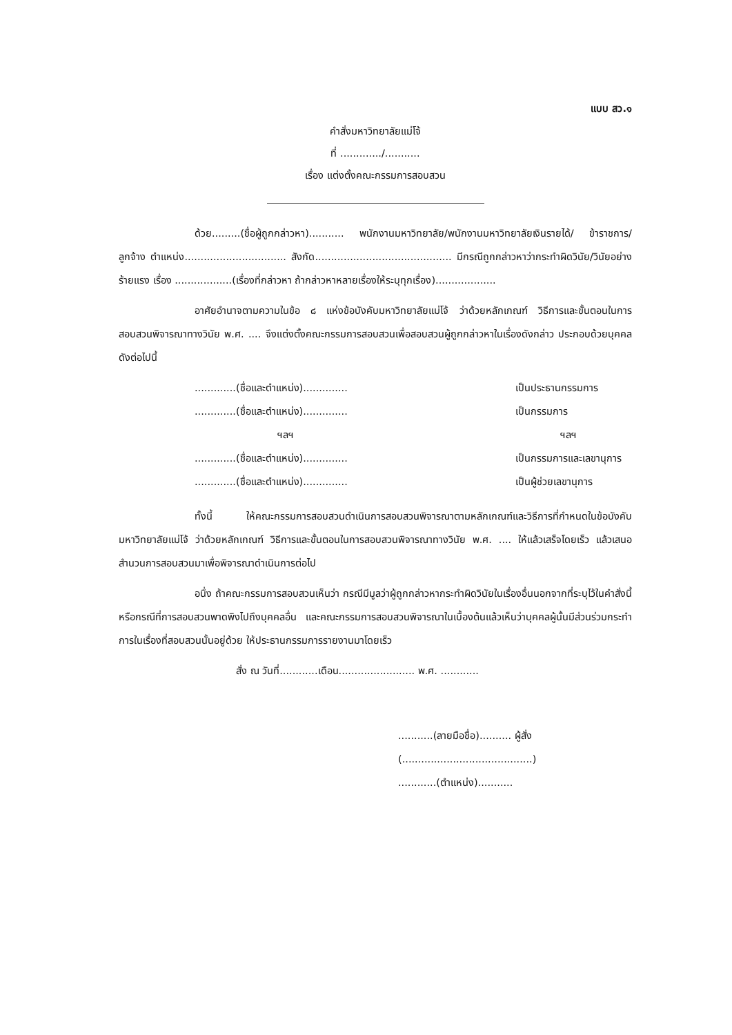แบบ สว.๑
คำสั่งมหาวิทยาลัยแม่โจ้
ที่ ............./...........
เรื่อง แต่งตั้งคณะกรรมการสอบสวน
ด้วย.........(ชื่อผู้ถูกกล่าวหา)........... พนักงานมหาวิทยาลัย/พนักงานมหาวิทยาลัยเงินรายได้/ ข้าราชการ/ลูกจ้าง ตำแหน่ง................................ สังกัด........................................... มีกรณีถูกกล่าวหาว่ากระทำผิดวินัย/วินัยอย่างร้ายแรง เรื่อง ..................(เรื่องที่กล่าวหา ถ้ากล่าวหาหลายเรื่องให้ระบุทุกเรื่อง)...................
อาศัยอำนาจตามความในข้อ ๘ แห่งข้อบังคับมหาวิทยาลัยแม่โจ้ ว่าด้วยหลักเกณฑ์ วิธีการและขั้นตอนในการสอบสวนพิจารณาทางวินัย พ.ศ. .... จึงแต่งตั้งคณะกรรมการสอบสวนเพื่อสอบสวนผู้ถูกกล่าวหาในเรื่องดังกล่าว ประกอบด้วยบุคคลดังต่อไปนี้
| .............(ชื่อและตำแหน่ง).............. | เป็นประธานกรรมการ |
| .............(ชื่อและตำแหน่ง).............. | เป็นกรรมการ |
| ฯลฯ | ฯลฯ |
| .............(ชื่อและตำแหน่ง).............. | เป็นกรรมการและเลขานุการ |
| .............(ชื่อและตำแหน่ง).............. | เป็นผู้ช่วยเลขานุการ |
ทั้งนี้ ให้คณะกรรมการสอบสวนดำเนินการสอบสวนพิจารณาตามหลักเกณฑ์และวิธีการที่กำหนดในข้อบังคับมหาวิทยาลัยแม่โจ้ ว่าด้วยหลักเกณฑ์ วิธีการและขั้นตอนในการสอบสวนพิจารณาทางวินัย พ.ศ. .... ให้แล้วเสร็จโดยเร็ว แล้วเสนอสำนวนการสอบสวนมาเพื่อพิจารณาดำเนินการต่อไป
อนึ่ง ถ้าคณะกรรมการสอบสวนเห็นว่า กรณีมีมูลว่าผู้ถูกกล่าวหากระทำผิดวินัยในเรื่องอื่นนอกจากที่ระบุไว้ในคำสั่งนี้ หรือกรณีที่การสอบสวนพาดพิงไปถึงบุคคลอื่น และคณะกรรมการสอบสวนพิจารณาในเบื้องต้นแล้วเห็นว่าบุคคลผู้นั้นมีส่วนร่วมกระทำการในเรื่องที่สอบสวนนั้นอยู่ด้วย ให้ประธานกรรมการรายงานมาโดยเร็ว
สั่ง ณ วันที่............เดือน........................ พ.ศ. ............
...........(ลายมือชื่อ).......... ผู้สั่ง
(.........................................)
............(ตำแหน่ง)...........